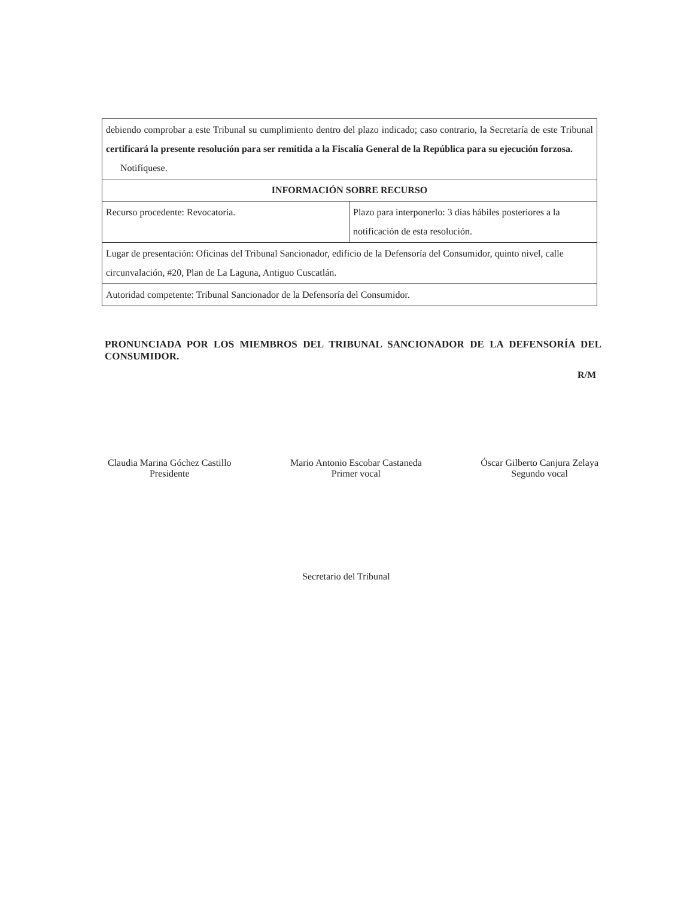| debiendo comprobar a este Tribunal su cumplimiento dentro del plazo indicado; caso contrario, la Secretaría de este Tribunal certificará la presente resolución para ser remitida a la Fiscalía General de la República para su ejecución forzosa. Notifíquese. | |
| INFORMACIÓN SOBRE RECURSO | |
| Recurso procedente: Revocatoria. | Plazo para interponerlo: 3 días hábiles posteriores a la notificación de esta resolución. |
| Lugar de presentación: Oficinas del Tribunal Sancionador, edificio de la Defensoría del Consumidor, quinto nivel, calle circunvalación, #20, Plan de La Laguna, Antiguo Cuscatlán. | |
| Autoridad competente: Tribunal Sancionador de la Defensoría del Consumidor. | |
PRONUNCIADA POR LOS MIEMBROS DEL TRIBUNAL SANCIONADOR DE LA DEFENSORÍA DEL CONSUMIDOR.
R/M
Claudia Marina Góchez Castillo
Presidente
Mario Antonio Escobar Castaneda
Primer vocal
Óscar Gilberto Canjura Zelaya
Segundo vocal
Secretario del Tribunal